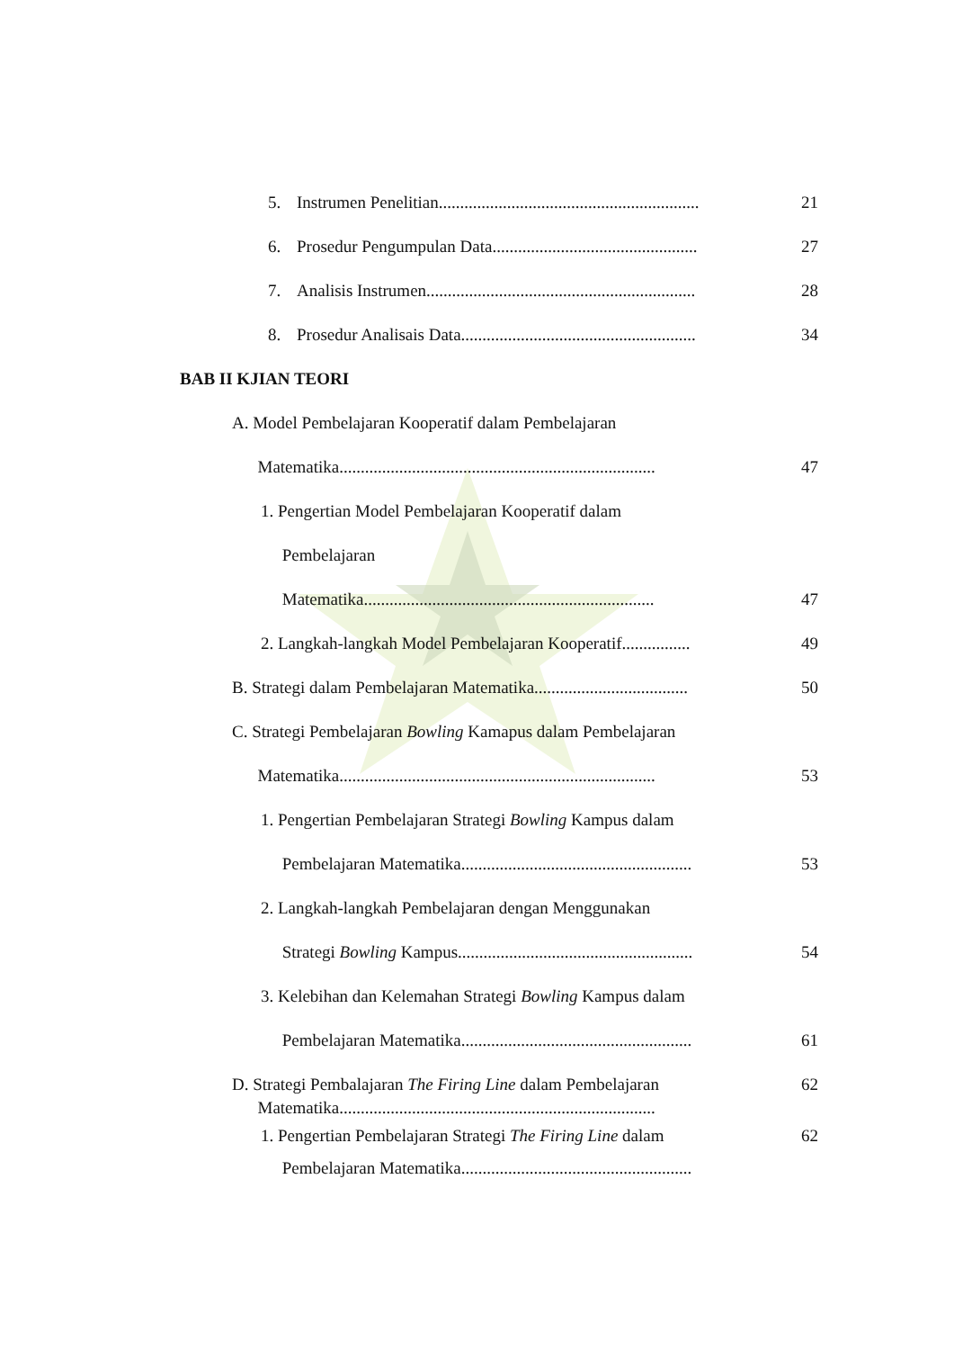5. Instrumen Penelitian.............................................................
21
6. Prosedur Pengumpulan Data................................................
27
7. Analisis Instrumen...............................................................
28
8. Prosedur Analisais Data.......................................................
34
BAB II KJIAN TEORI
A. Model Pembelajaran Kooperatif dalam Pembelajaran
Matematika..........................................................................
47
1. Pengertian Model Pembelajaran Kooperatif dalam
Pembelajaran
Matematika....................................................................
47
2. Langkah-langkah Model Pembelajaran Kooperatif................
49
B. Strategi dalam Pembelajaran Matematika....................................
50
C. Strategi Pembelajaran Bowling Kamapus dalam Pembelajaran
Matematika..........................................................................
53
1. Pengertian Pembelajaran Strategi Bowling Kampus dalam
Pembelajaran Matematika......................................................
53
2. Langkah-langkah Pembelajaran dengan Menggunakan
Strategi Bowling Kampus.......................................................
54
3. Kelebihan dan Kelemahan Strategi Bowling Kampus dalam
Pembelajaran Matematika......................................................
61
D. Strategi Pembalajaran The Firing Line dalam Pembelajaran
Matematika..........................................................................
62
1. Pengertian Pembelajaran Strategi The Firing Line dalam
Pembelajaran Matematika......................................................
62